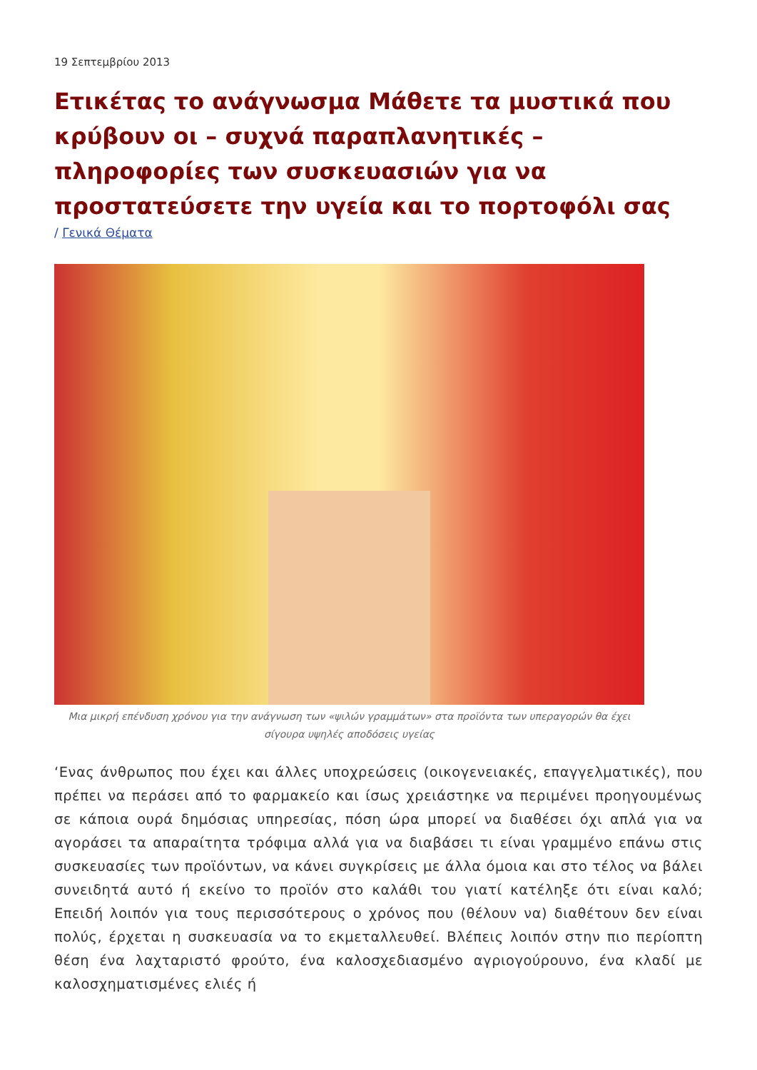19 Σεπτεμβρίου 2013
Ετικέτας το ανάγνωσμα Μάθετε τα μυστικά που κρύβουν οι – συχνά παραπλανητικές – πληροφορίες των συσκευασιών για να προστατεύσετε την υγεία και το πορτοφόλι σας
/ Γενικά Θέματα
Μια μικρή επένδυση χρόνου για την ανάγνωση των «ψιλών γραμμάτων» στα προϊόντα των υπεραγορών θα έχει σίγουρα υψηλές αποδόσεις υγείας
‘Ενας άνθρωπος που έχει και άλλες υποχρεώσεις (οικογενειακές, επαγγελματικές), που πρέπει να περάσει από το φαρμακείο και ίσως χρειάστηκε να περιμένει προηγουμένως σε κάποια ουρά δημόσιας υπηρεσίας, πόση ώρα μπορεί να διαθέσει όχι απλά για να αγοράσει τα απαραίτητα τρόφιμα αλλά για να διαβάσει τι είναι γραμμένο επάνω στις συσκευασίες των προϊόντων, να κάνει συγκρίσεις με άλλα όμοια και στο τέλος να βάλει συνειδητά αυτό ή εκείνο το προϊόν στο καλάθι του γιατί κατέληξε ότι είναι καλό; Επειδή λοιπόν για τους περισσότερους ο χρόνος που (θέλουν να) διαθέτουν δεν είναι πολύς, έρχεται η συσκευασία να το εκμεταλλευθεί. Βλέπεις λοιπόν στην πιο περίοπτη θέση ένα λαχταριστό φρούτο, ένα καλοσχεδιασμένο αγριογούρουνο, ένα κλαδί με καλοσχηματισμένες ελιές ή